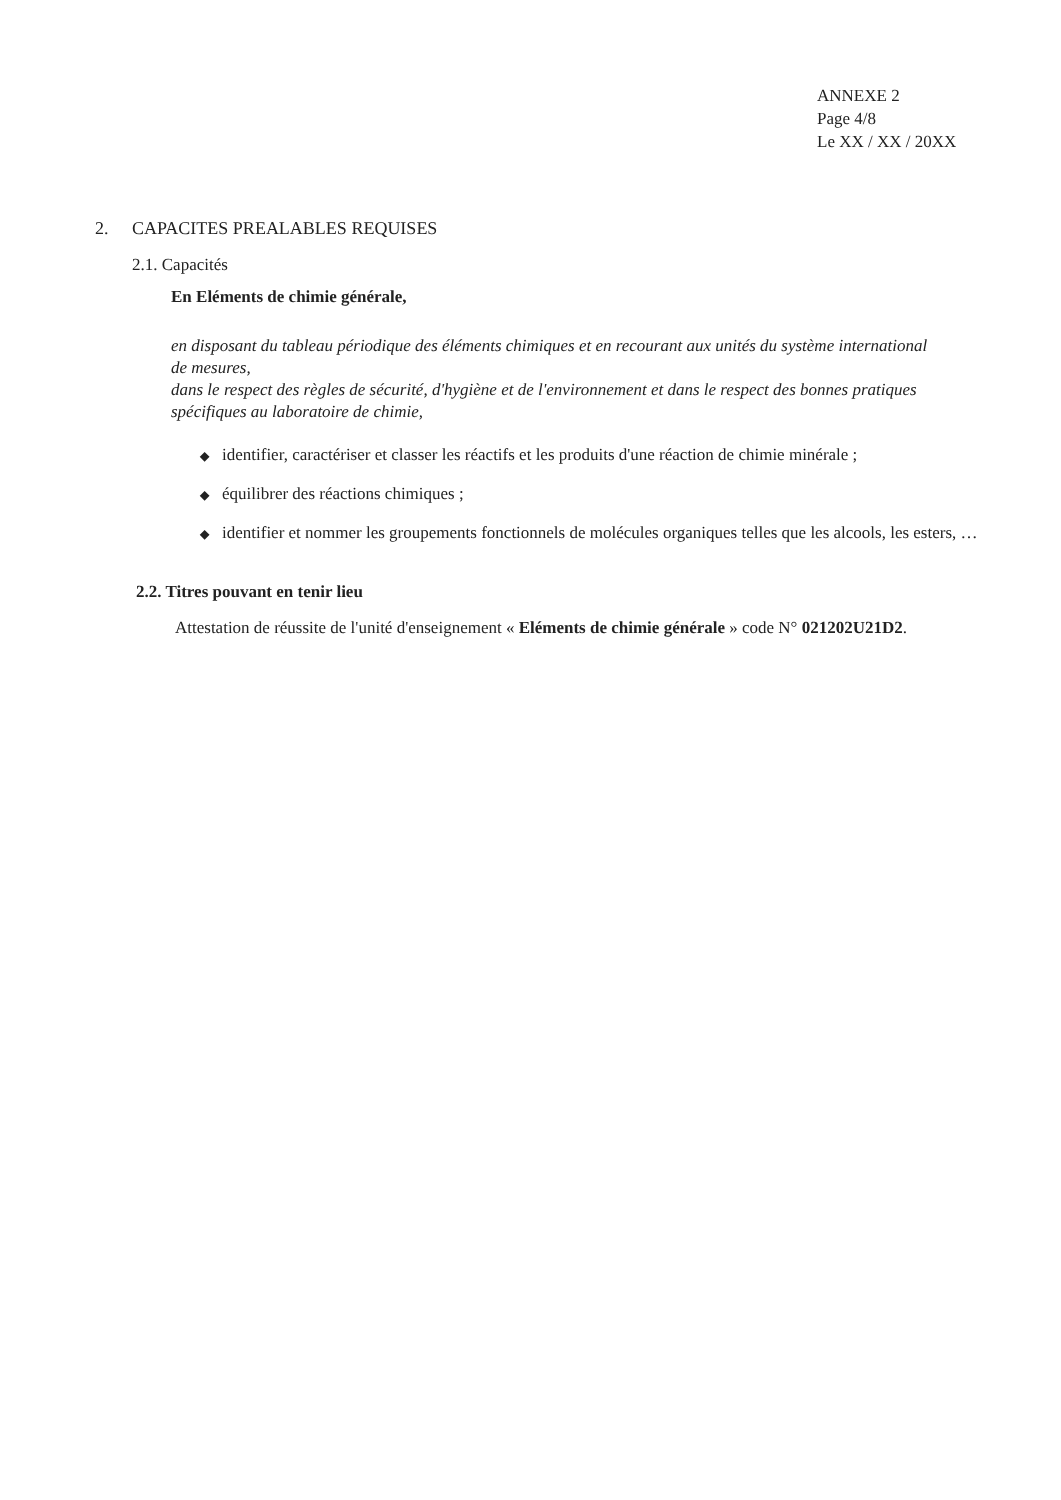ANNEXE 2
Page 4/8
Le XX / XX / 20XX
2. CAPACITES PREALABLES REQUISES
2.1. Capacités
En Eléments de chimie générale,
en disposant du tableau périodique des éléments chimiques et en recourant aux unités du système international de mesures,
dans le respect des règles de sécurité, d'hygiène et de l'environnement et dans le respect des bonnes pratiques spécifiques au laboratoire de chimie,
◆ identifier, caractériser et classer les réactifs et les produits d'une réaction de chimie minérale ;
◆ équilibrer des réactions chimiques ;
◆ identifier et nommer les groupements fonctionnels de molécules organiques telles que les alcools, les esters, …
2.2. Titres pouvant en tenir lieu
Attestation de réussite de l'unité d'enseignement « Eléments de chimie générale » code N° 021202U21D2.